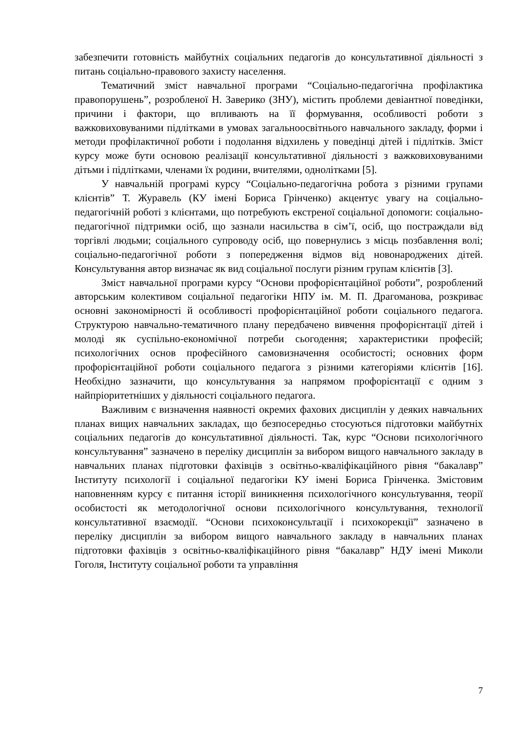забезпечити готовність майбутніх соціальних педагогів до консультативної діяльності з питань соціально-правового захисту населення.
Тематичний зміст навчальної програми “Соціально-педагогічна профілактика правопорушень”, розробленої Н. Заверико (ЗНУ), містить проблеми девіантної поведінки, причини і фактори, що впливають на її формування, особливості роботи з важковиховуваними підлітками в умовах загальноосвітнього навчального закладу, форми і методи профілактичної роботи і подолання відхилень у поведінці дітей і підлітків. Зміст курсу може бути основою реалізації консультативної діяльності з важковиховуваними дітьми і підлітками, членами їх родини, вчителями, однолітками [5].
У навчальній програмі курсу “Соціально-педагогічна робота з різними групами клієнтів” Т. Журавель (КУ імені Бориса Грінченко) акцентує увагу на соціально-педагогічній роботі з клієнтами, що потребують екстреної соціальної допомоги: соціально-педагогічної підтримки осіб, що зазнали насильства в сім’ї, осіб, що постраждали від торгівлі людьми; соціального супроводу осіб, що повернулись з місць позбавлення волі; соціально-педагогічної роботи з попередження відмов від новонароджених дітей. Консультування автор визначає як вид соціальної послуги різним групам клієнтів [3].
Зміст навчальної програми курсу “Основи профорієнтаційної роботи”, розроблений авторським колективом соціальної педагогіки НПУ ім. М. П. Драгоманова, розкриває основні закономірності й особливості профорієнтаційної роботи соціального педагога. Структурою навчально-тематичного плану передбачено вивчення профорієнтації дітей і молоді як суспільно-економічної потреби сьогодення; характеристики професій; психологічних основ професійного самовизначення особистості; основних форм профорієнтаційної роботи соціального педагога з різними категоріями клієнтів [16]. Необхідно зазначити, що консультування за напрямом профорієнтації є одним з найпріоритетніших у діяльності соціального педагога.
Важливим є визначення наявності окремих фахових дисциплін у деяких навчальних планах вищих навчальних закладах, що безпосередньо стосуються підготовки майбутніх соціальних педагогів до консультативної діяльності. Так, курс “Основи психологічного консультування” зазначено в переліку дисциплін за вибором вищого навчального закладу в навчальних планах підготовки фахівців з освітньо-кваліфікаційного рівня “бакалавр” Інституту психології і соціальної педагогіки КУ імені Бориса Грінченка. Змістовим наповненням курсу є питання історії виникнення психологічного консультування, теорії особистості як методологічної основи психологічного консультування, технології консультативної взаємодії. “Основи психоконсультації і психокорекції” зазначено в переліку дисциплін за вибором вищого навчального закладу в навчальних планах підготовки фахівців з освітньо-кваліфікаційного рівня “бакалавр” НДУ імені Миколи Гоголя, Інституту соціальної роботи та управління
7